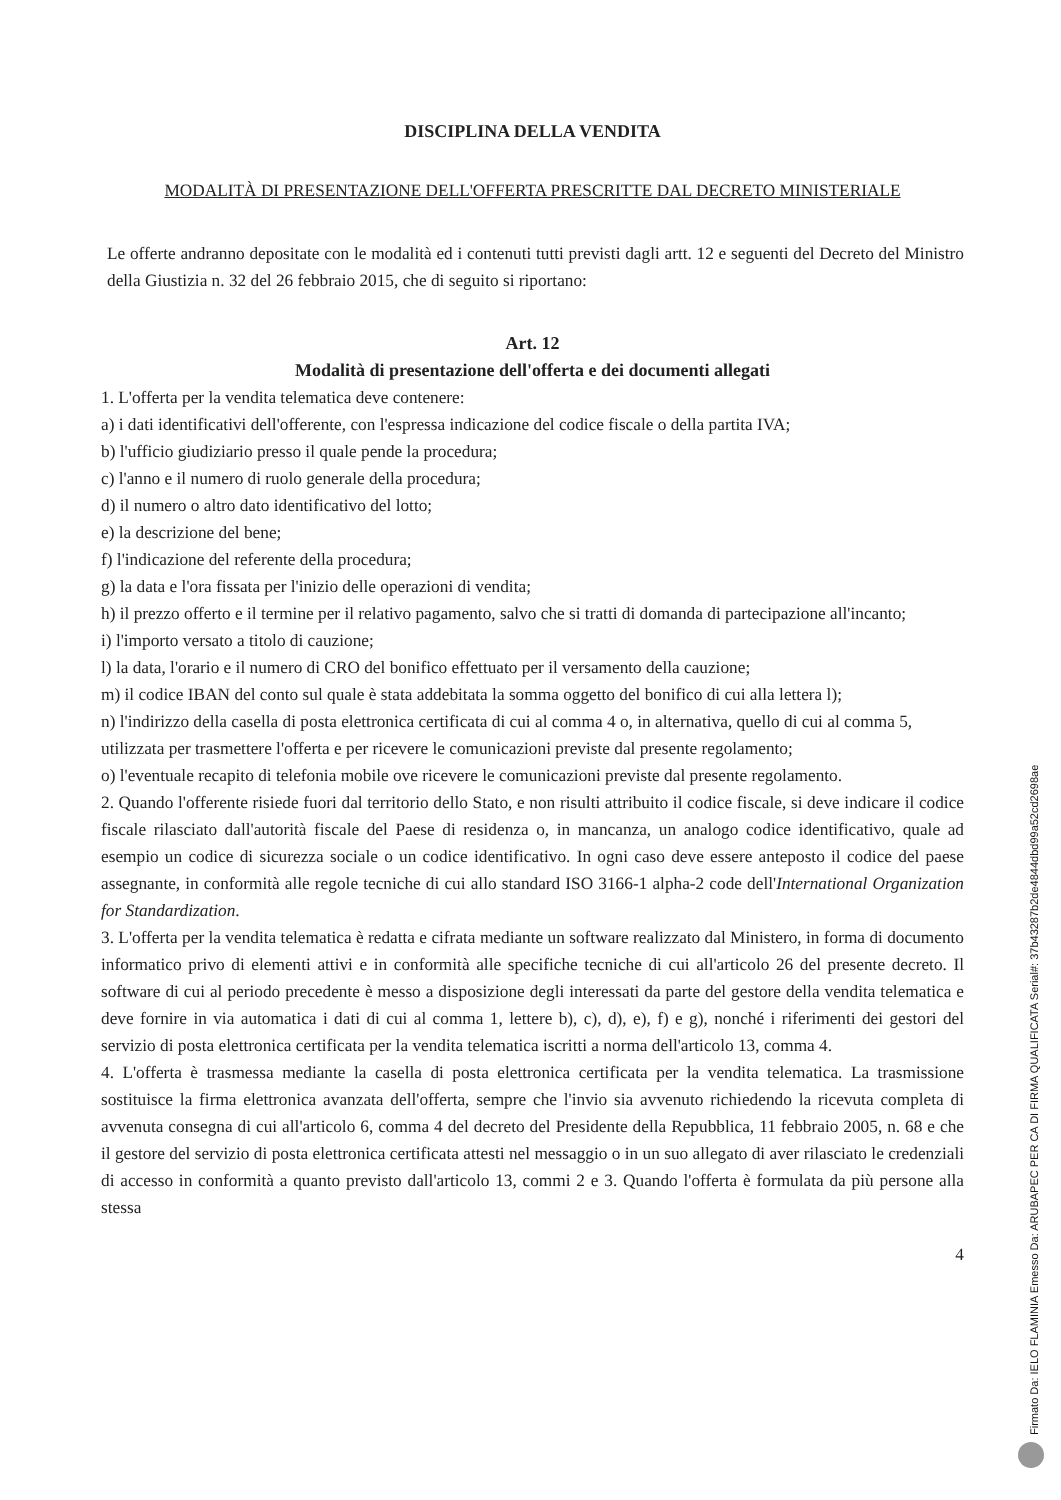DISCIPLINA DELLA VENDITA
MODALITÀ DI PRESENTAZIONE DELL'OFFERTA PRESCRITTE DAL DECRETO MINISTERIALE
Le offerte andranno depositate con le modalità ed i contenuti tutti previsti dagli artt. 12 e seguenti del Decreto del Ministro della Giustizia n. 32 del 26 febbraio 2015, che di seguito si riportano:
Art. 12
Modalità di presentazione dell'offerta e dei documenti allegati
1. L'offerta per la vendita telematica deve contenere:
a) i dati identificativi dell'offerente, con l'espressa indicazione del codice fiscale o della partita IVA;
b) l'ufficio giudiziario presso il quale pende la procedura;
c) l'anno e il numero di ruolo generale della procedura;
d) il numero o altro dato identificativo del lotto;
e) la descrizione del bene;
f) l'indicazione del referente della procedura;
g) la data e l'ora fissata per l'inizio delle operazioni di vendita;
h) il prezzo offerto e il termine per il relativo pagamento, salvo che si tratti di domanda di partecipazione all'incanto;
i) l'importo versato a titolo di cauzione;
l) la data, l'orario e il numero di CRO del bonifico effettuato per il versamento della cauzione;
m) il codice IBAN del conto sul quale è stata addebitata la somma oggetto del bonifico di cui alla lettera l);
n) l'indirizzo della casella di posta elettronica certificata di cui al comma 4 o, in alternativa, quello di cui al comma 5, utilizzata per trasmettere l'offerta e per ricevere le comunicazioni previste dal presente regolamento;
o) l'eventuale recapito di telefonia mobile ove ricevere le comunicazioni previste dal presente regolamento.
2. Quando l'offerente risiede fuori dal territorio dello Stato, e non risulti attribuito il codice fiscale, si deve indicare il codice fiscale rilasciato dall'autorità fiscale del Paese di residenza o, in mancanza, un analogo codice identificativo, quale ad esempio un codice di sicurezza sociale o un codice identificativo. In ogni caso deve essere anteposto il codice del paese assegnante, in conformità alle regole tecniche di cui allo standard ISO 3166-1 alpha-2 code dell'International Organization for Standardization.
3. L'offerta per la vendita telematica è redatta e cifrata mediante un software realizzato dal Ministero, in forma di documento informatico privo di elementi attivi e in conformità alle specifiche tecniche di cui all'articolo 26 del presente decreto. Il software di cui al periodo precedente è messo a disposizione degli interessati da parte del gestore della vendita telematica e deve fornire in via automatica i dati di cui al comma 1, lettere b), c), d), e), f) e g), nonché i riferimenti dei gestori del servizio di posta elettronica certificata per la vendita telematica iscritti a norma dell'articolo 13, comma 4.
4. L'offerta è trasmessa mediante la casella di posta elettronica certificata per la vendita telematica. La trasmissione sostituisce la firma elettronica avanzata dell'offerta, sempre che l'invio sia avvenuto richiedendo la ricevuta completa di avvenuta consegna di cui all'articolo 6, comma 4 del decreto del Presidente della Repubblica, 11 febbraio 2005, n. 68 e che il gestore del servizio di posta elettronica certificata attesti nel messaggio o in un suo allegato di aver rilasciato le credenziali di accesso in conformità a quanto previsto dall'articolo 13, commi 2 e 3. Quando l'offerta è formulata da più persone alla stessa
4
Firmato Da: IELO FLAMINIA Emesso Da: ARUBAPEC PER CA DI FIRMA QUALIFICATA Serial#: 37b43287b2de4844dbd99a52cd2698ae